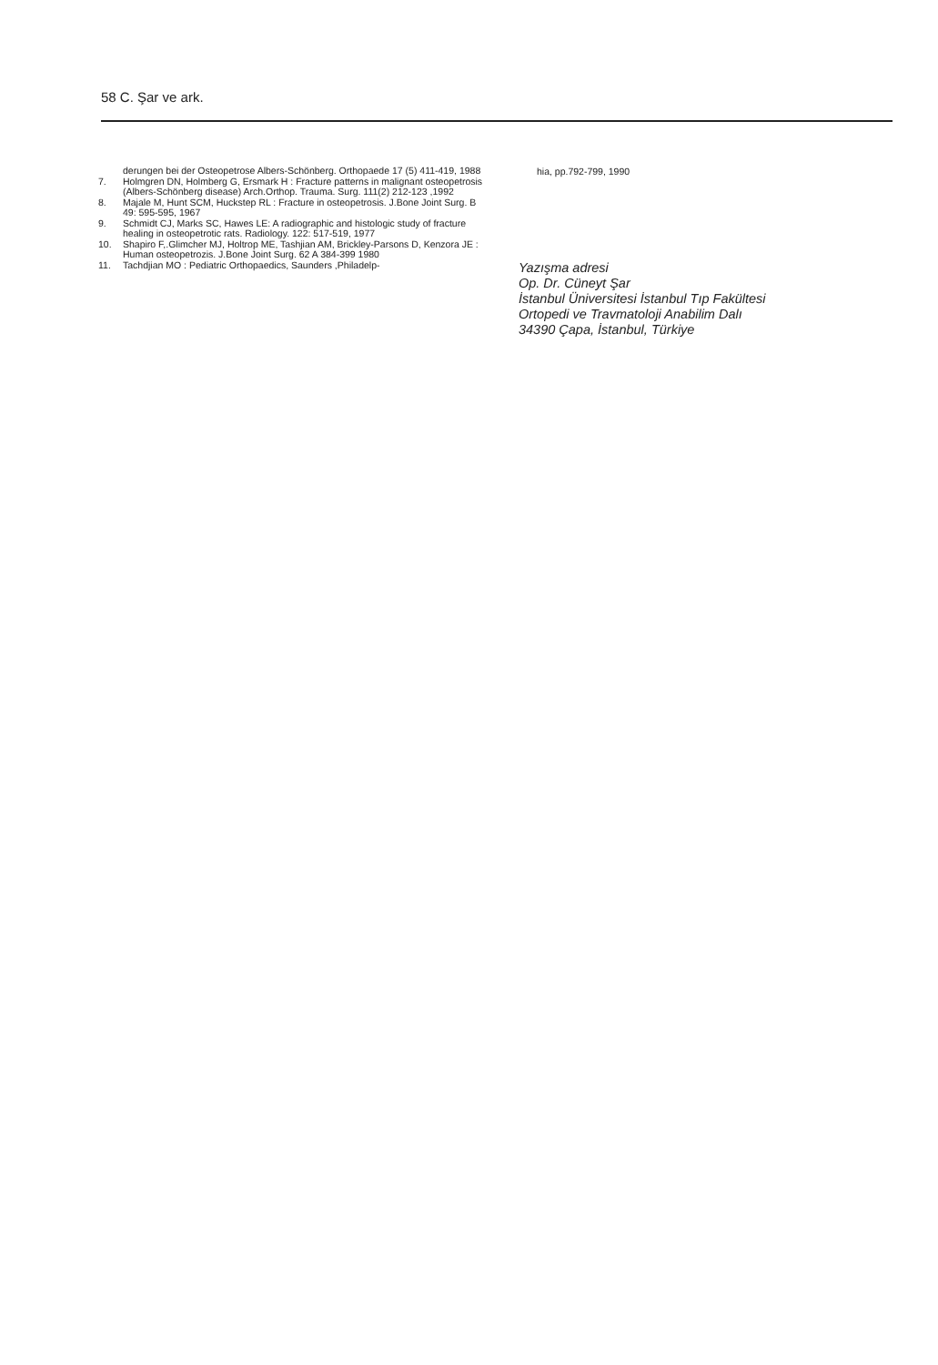58 C. Şar ve ark.
derungen bei der Osteopetrose Albers-Schönberg. Orthopaede 17 (5) 411-419, 1988
7. Holmgren DN, Holmberg G, Ersmark H : Fracture patterns in malignant osteopetrosis (Albers-Schönberg disease) Arch.Orthop. Trauma. Surg. 111(2) 212-123 ,1992
8. Majale M, Hunt SCM, Huckstep RL : Fracture in osteopetrosis. J.Bone Joint Surg. B 49: 595-595, 1967
9. Schmidt CJ, Marks SC, Hawes LE: A radiographic and histologic study of fracture healing in osteopetrotic rats. Radiology. 122: 517-519, 1977
10. Shapiro F,.Glimcher MJ, Holtrop ME, Tashjian AM, Brickley-Parsons D, Kenzora JE : Human osteopetrozis. J.Bone Joint Surg. 62 A 384-399 1980
11. Tachdjian MO : Pediatric Orthopaedics, Saunders ,Philadelp-
hia, pp.792-799, 1990
Yazışma adresi
Op. Dr. Cüneyt Şar
İstanbul Üniversitesi İstanbul Tıp Fakültesi
Ortopedi ve Travmatoloji Anabilim Dalı
34390 Çapa, İstanbul, Türkiye